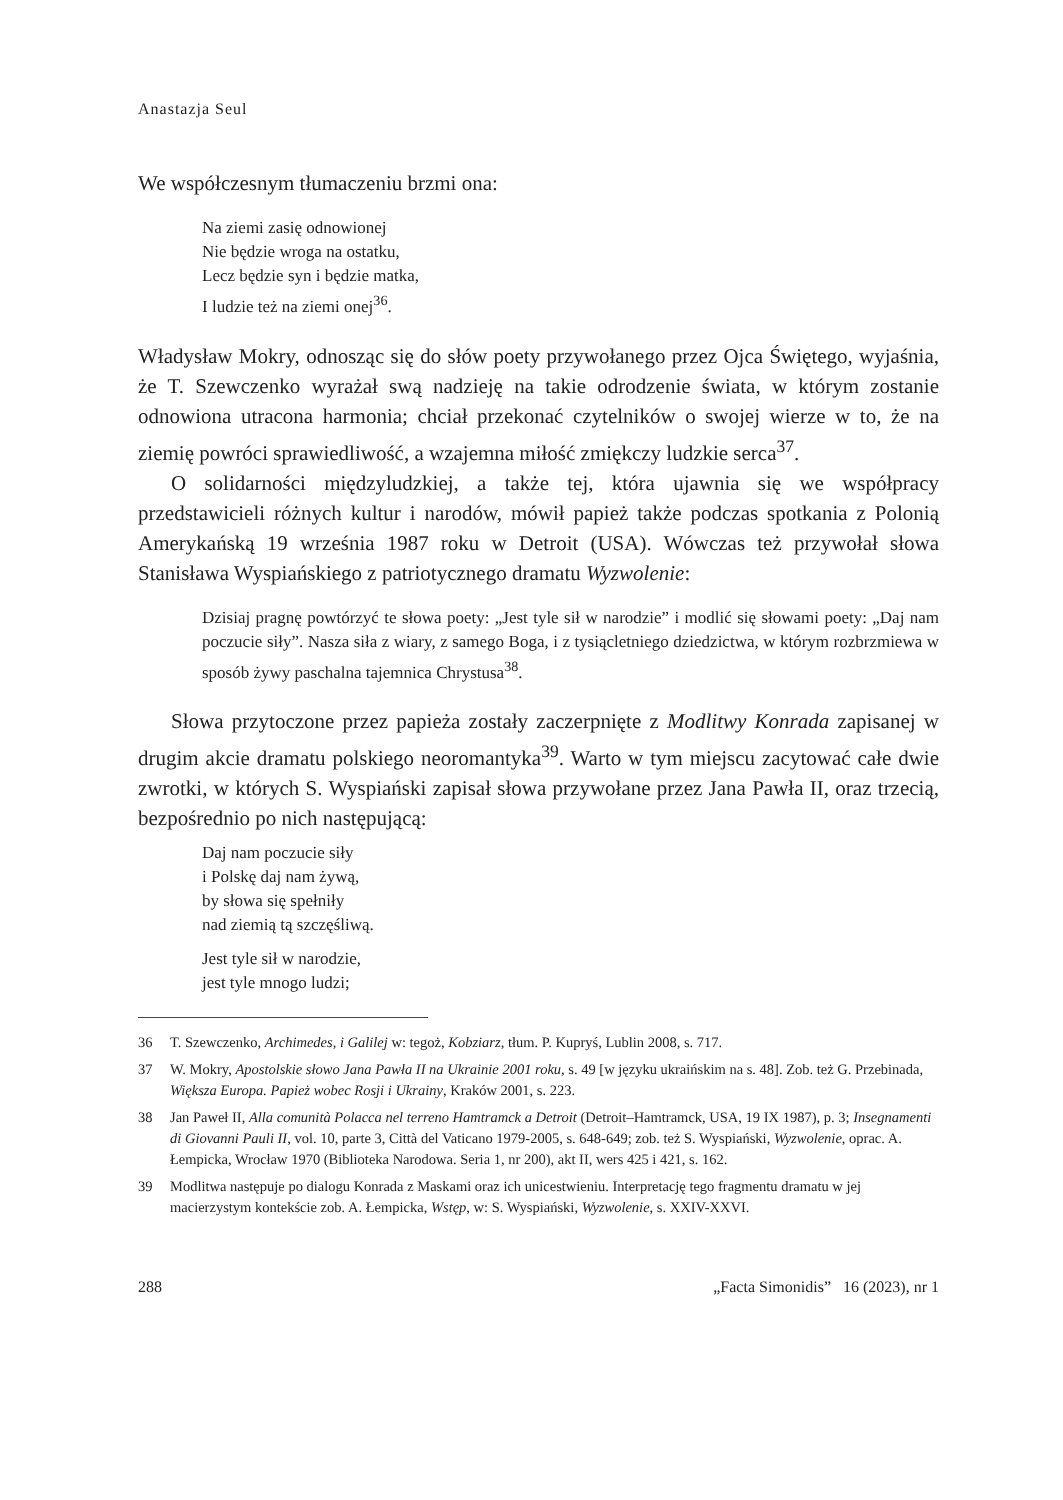Anastazja Seul
We współczesnym tłumaczeniu brzmi ona:
Na ziemi zasię odnowionej
Nie będzie wroga na ostatku,
Lecz będzie syn i będzie matka,
I ludzie też na ziemi onej<sup>36</sup>.
Władysław Mokry, odnosząc się do słów poety przywołanego przez Ojca Świętego, wyjaśnia, że T. Szewczenko wyrażał swą nadzieję na takie odrodzenie świata, w którym zostanie odnowiona utracona harmonia; chciał przekonać czytelników o swojej wierze w to, że na ziemię powróci sprawiedliwość, a wzajemna miłość zmiękczy ludzkie serca<sup>37</sup>.
O solidarności międzyludzkiej, a także tej, która ujawnia się we współpracy przedstawicieli różnych kultur i narodów, mówił papież także podczas spotkania z Polonią Amerykańską 19 września 1987 roku w Detroit (USA). Wówczas też przywołał słowa Stanisława Wyspiańskiego z patriotycznego dramatu Wyzwolenie:
Dzisiaj pragnę powtórzyć te słowa poety: „Jest tyle sił w narodzie” i modlić się słowami poety: „Daj nam poczucie siły”. Nasza siła z wiary, z samego Boga, i z tysiącletniego dziedzictwa, w którym rozbrzmiewa w sposób żywy paschalna tajemnica Chrystusa<sup>38</sup>.
Słowa przytoczone przez papieża zostały zaczerpnięte z Modlitwy Konrada zapisanej w drugim akcie dramatu polskiego neoromantyka<sup>39</sup>. Warto w tym miejscu zacytować całe dwie zwrotki, w których S. Wyspiański zapisał słowa przywołane przez Jana Pawła II, oraz trzecią, bezpośrednio po nich następującą:
Daj nam poczucie siły
i Polskę daj nam żywą,
by słowa się spełniły
nad ziemią tą szczęśliwą.
Jest tyle sił w narodzie,
jest tyle mnogo ludzi;
36 T. Szewczenko, Archimedes, i Galilej w: tegoż, Kobziarz, tłum. P. Kupryś, Lublin 2008, s. 717.
37 W. Mokry, Apostolskie słowo Jana Pawła II na Ukrainie 2001 roku, s. 49 [w języku ukraińskim na s. 48]. Zob. też G. Przebinada, Większa Europa. Papież wobec Rosji i Ukrainy, Kraków 2001, s. 223.
38 Jan Paweł II, Alla comunità Polacca nel terreno Hamtramck a Detroit (Detroit–Hamtramck, USA, 19 IX 1987), p. 3; Insegnamenti di Giovanni Pauli II, vol. 10, parte 3, Città del Vaticano 1979-2005, s. 648-649; zob. też S. Wyspiański, Wyzwolenie, oprac. A. Łempicka, Wrocław 1970 (Biblioteka Narodowa. Seria 1, nr 200), akt II, wers 425 i 421, s. 162.
39 Modlitwa następuje po dialogu Konrada z Maskami oraz ich unicestwieniu. Interpretację tego fragmentu dramatu w jej macierzystym kontekście zob. A. Łempicka, Wstęp, w: S. Wyspiański, Wyzwolenie, s. XXIV-XXVI.
288 „Facta Simonidis” 16 (2023), nr 1